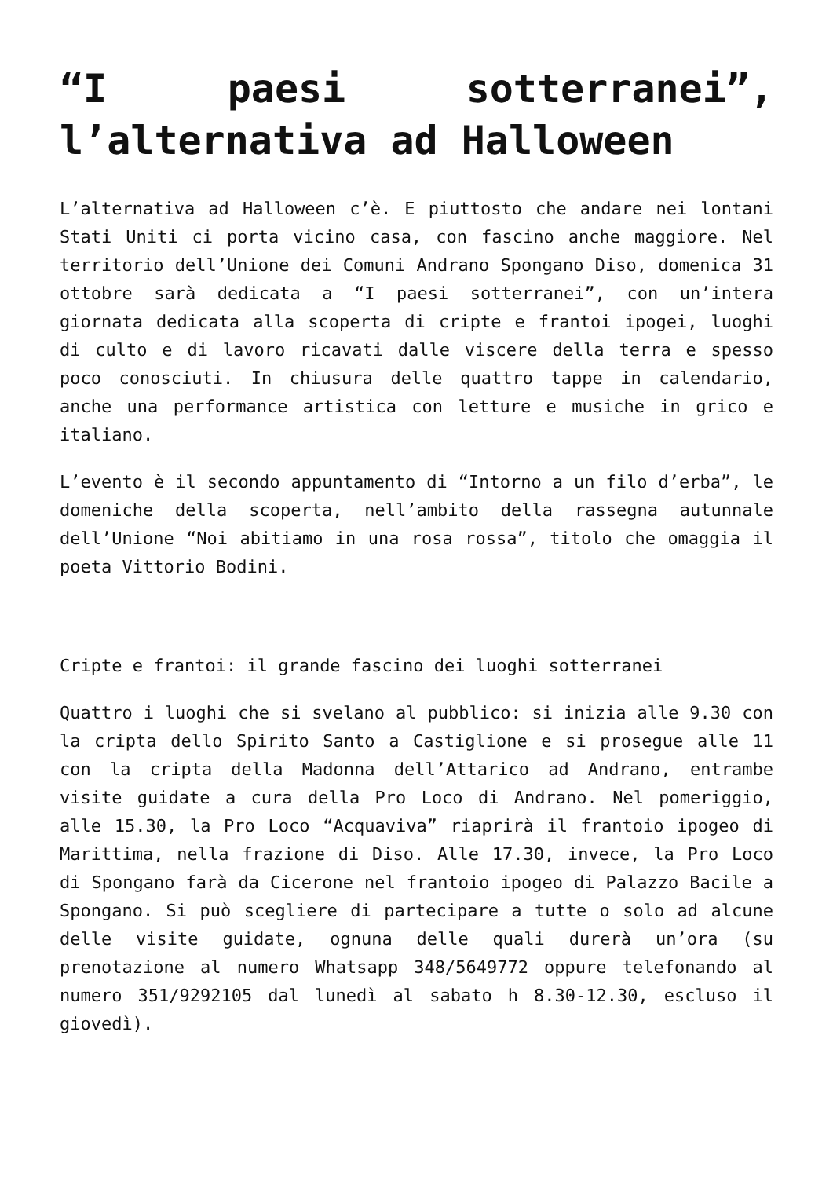“I paesi sotterranei”, l’alternativa ad Halloween
L’alternativa ad Halloween c’è. E piuttosto che andare nei lontani Stati Uniti ci porta vicino casa, con fascino anche maggiore. Nel territorio dell’Unione dei Comuni Andrano Spongano Diso, domenica 31 ottobre sarà dedicata a “I paesi sotterranei”, con un’intera giornata dedicata alla scoperta di cripte e frantoi ipogei, luoghi di culto e di lavoro ricavati dalle viscere della terra e spesso poco conosciuti. In chiusura delle quattro tappe in calendario, anche una performance artistica con letture e musiche in grico e italiano.
L’evento è il secondo appuntamento di “Intorno a un filo d’erba”, le domeniche della scoperta, nell’ambito della rassegna autunnale dell’Unione “Noi abitiamo in una rosa rossa”, titolo che omaggia il poeta Vittorio Bodini.
Cripte e frantoi: il grande fascino dei luoghi sotterranei
Quattro i luoghi che si svelano al pubblico: si inizia alle 9.30 con la cripta dello Spirito Santo a Castiglione e si prosegue alle 11 con la cripta della Madonna dell’Attarico ad Andrano, entrambe visite guidate a cura della Pro Loco di Andrano. Nel pomeriggio, alle 15.30, la Pro Loco “Acquaviva” riaprirà il frantoio ipogeo di Marittima, nella frazione di Diso. Alle 17.30, invece, la Pro Loco di Spongano farà da Cicerone nel frantoio ipogeo di Palazzo Bacile a Spongano. Si può scegliere di partecipare a tutte o solo ad alcune delle visite guidate, ognuna delle quali durerà un’ora (su prenotazione al numero Whatsapp 348/5649772 oppure telefonando al numero 351/9292105 dal lunedì al sabato h 8.30-12.30, escluso il giovedì).